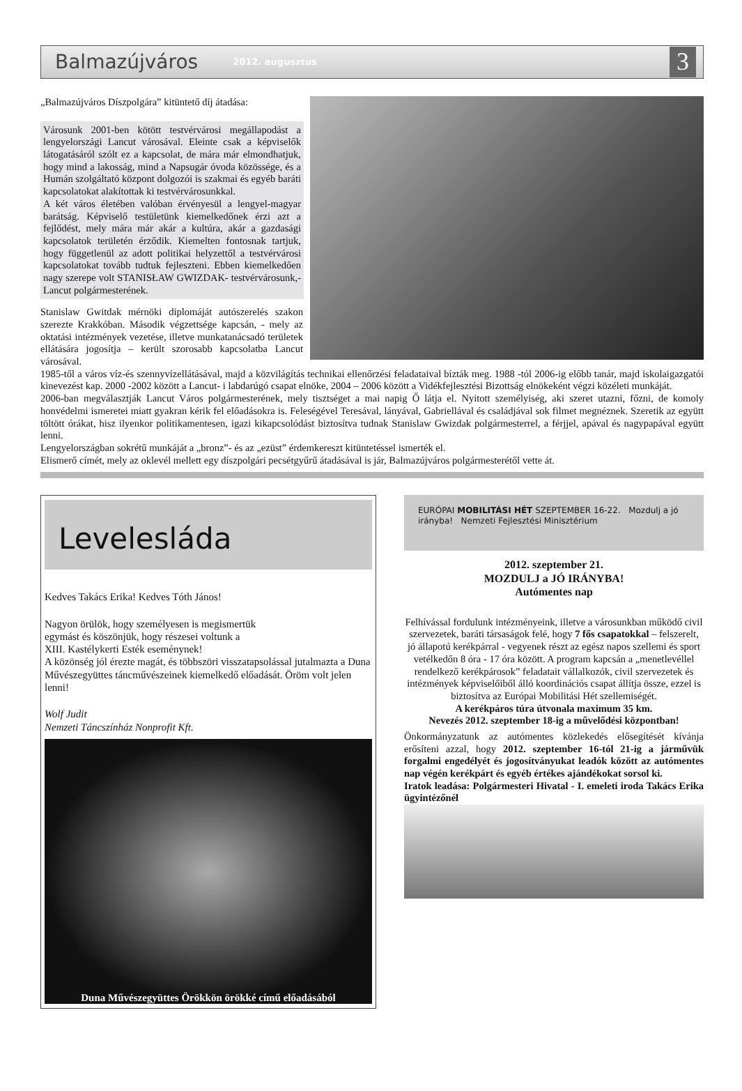Balmazújváros 2012. augusztus 3
„Balmazújváros Díszpolgára” kitüntető díj átadása:
Városunk 2001-ben kötött testvérvárosi megállapodást a lengyelországi Lancut városával. Eleinte csak a képviselők látogatásáról szólt ez a kapcsolat, de mára már elmondhatjuk, hogy mind a lakosság, mind a Napsugár óvoda közössége, és a Humán szolgáltató központ dolgozói is szakmai és egyéb baráti kapcsolatokat alakítottak ki testvérvárosunkkal.
A két város életében valóban érvényesül a lengyel-magyar barátság. Képviselő testületünk kiemelkedőnek érzi azt a fejlődést, mely mára már akár a kultúra, akár a gazdasági kapcsolatok területén érződik. Kiemelten fontosnak tartjuk, hogy függetlenül az adott politikai helyzettől a testvérvárosi kapcsolatokat tovább tudtuk fejleszteni. Ebben kiemelkedően nagy szerepe volt STANISŁAW GWIZDAK- testvérvárosunk,- Lancut polgármesterének.
Stanislaw Gwitdak mérnöki diplomáját autószerelés szakon szerezte Krakkóban. Második végzettsége kapcsán, - mely az oktatási intézmények vezetése, illetve munkatanácsadó területek ellátására jogosítja – került szorosabb kapcsolatba Lancut városával.
1985-től a város víz-és szennyvízellátásával, majd a közvilágítás technikai ellenőrzési feladataival bízták meg. 1988 -tól 2006-ig előbb tanár, majd iskolaigazgatói kinevezést kap. 2000 -2002 között a Lancut- i labdarúgó csapat elnöke, 2004 – 2006 között a Vidékfejlesztési Bizottság elnökeként végzi közéleti munkáját.
2006-ban megválasztják Lancut Város polgármesterének, mely tisztséget a mai napig Ő látja el. Nyitott személyiség, aki szeret utazni, főzni, de komoly honvédelmi ismeretei miatt gyakran kérik fel előadásokra is. Feleségével Teresával, lányával, Gabriellával és családjával sok filmet megnéznek. Szeretik az együtt töltött órákat, hisz ilyenkor politikamentesen, igazi kikapcsolódást biztosítva tudnak Stanislaw Gwizdak polgármesterrel, a férjjel, apával és nagypapával együtt lenni.
Lengyelországban sokrétű munkáját a „bronz”- és az „ezüst” érdemkereszt kitüntetéssel ismerték el.
Elismerő címét, mely az oklevél mellett egy díszpolgári pecsétgyűrű átadásával is jár, Balmazújváros polgármesterétől vette át.
Levelesláda
Kedves Takács Erika! Kedves Tóth János!
Nagyon örülök, hogy személyesen is megismertük
egymást és köszönjük, hogy részesei voltunk a
XIII. Kastélykerti Esték eseménynek!
A közönség jól érezte magát, és többszöri visszatapsolással jutalmazta a Duna Művészegyüttes táncművészeinek kiemelkedő előadását. Öröm volt jelen lenni!
Wolf Judit
Nemzeti Táncszínház Nonprofit Kft.
Duna Művészegyüttes Örökkön örökké című előadásából
EURÓPAI MOBILITÁSI HÉT SZEPTEMBER 16-22. Mozdulj a jó irányba! Nemzeti Fejlesztési Minisztérium
2012. szeptember 21.
MOZDULJ a JÓ IRÁNYBA!
Autómentes nap
Felhívással fordulunk intézményeink, illetve a városunkban működő civil szervezetek, baráti társaságok felé, hogy 7 fős csapatokkal – felszerelt, jó állapotú kerékpárral - vegyenek részt az egész napos szellemi és sport vetélkedőn 8 óra - 17 óra között. A program kapcsán a „menetlevéllel rendelkező kerékpárosok” feladatait vállalkozók, civil szervezetek és intézmények képviselőiből álló koordinációs csapat állítja össze, ezzel is biztosítva az Európai Mobilitási Hét szellemiségét.
A kerékpáros túra útvonala maximum 35 km.
Nevezés 2012. szeptember 18-ig a művelődési központban!
Önkormányzatunk az autómentes közlekedés elősegítését kívánja erősíteni azzal, hogy 2012. szeptember 16-tól 21-ig a járművük forgalmi engedélyét és jogosítványukat leadók között az autómentes nap végén kerékpárt és egyéb értékes ajándékokat sorsol ki.
Iratok leadása: Polgármesteri Hivatal - I. emeleti iroda Takács Erika ügyintézőnél